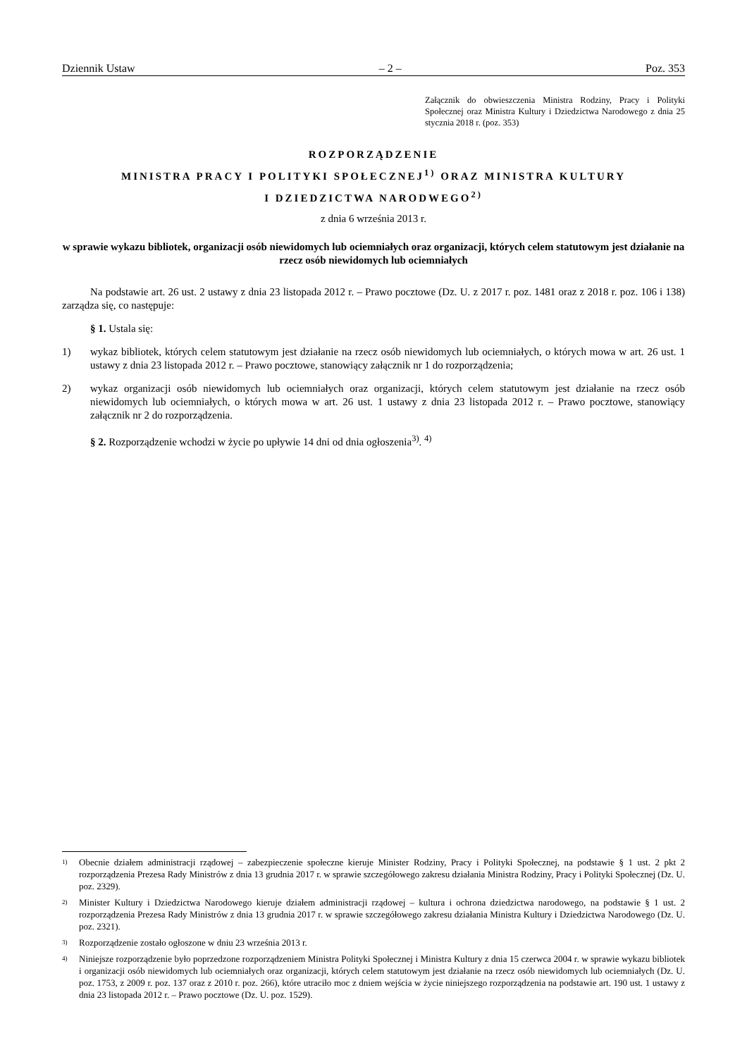Dziennik Ustaw – 2 – Poz. 353
Załącznik do obwieszczenia Ministra Rodziny, Pracy i Polityki Społecznej oraz Ministra Kultury i Dziedzictwa Narodowego z dnia 25 stycznia 2018 r. (poz. 353)
ROZPORZĄDZENIE
MINISTRA PRACY I POLITYKI SPOŁECZNEJ<sup>1)</sup> ORAZ MINISTRA KULTURY
I DZIEDZICTWA NARODWEGO<sup>2)</sup>
z dnia 6 września 2013 r.
w sprawie wykazu bibliotek, organizacji osób niewidomych lub ociemniałych oraz organizacji, których celem statutowym jest działanie na rzecz osób niewidomych lub ociemniałych
Na podstawie art. 26 ust. 2 ustawy z dnia 23 listopada 2012 r. – Prawo pocztowe (Dz. U. z 2017 r. poz. 1481 oraz z 2018 r. poz. 106 i 138) zarządza się, co następuje:
§ 1. Ustala się:
1) wykaz bibliotek, których celem statutowym jest działanie na rzecz osób niewidomych lub ociemniałych, o których mowa w art. 26 ust. 1 ustawy z dnia 23 listopada 2012 r. – Prawo pocztowe, stanowiący załącznik nr 1 do rozporządzenia;
2) wykaz organizacji osób niewidomych lub ociemniałych oraz organizacji, których celem statutowym jest działanie na rzecz osób niewidomych lub ociemniałych, o których mowa w art. 26 ust. 1 ustawy z dnia 23 listopada 2012 r. – Prawo pocztowe, stanowiący załącznik nr 2 do rozporządzenia.
§ 2. Rozporządzenie wchodzi w życie po upływie 14 dni od dnia ogłoszenia<sup>3)</sup>. <sup>4)</sup>
1) Obecnie działem administracji rządowej – zabezpieczenie społeczne kieruje Minister Rodziny, Pracy i Polityki Społecznej, na podstawie § 1 ust. 2 pkt 2 rozporządzenia Prezesa Rady Ministrów z dnia 13 grudnia 2017 r. w sprawie szczegółowego zakresu działania Ministra Rodziny, Pracy i Polityki Społecznej (Dz. U. poz. 2329).
2) Minister Kultury i Dziedzictwa Narodowego kieruje działem administracji rządowej – kultura i ochrona dziedzictwa narodowego, na podstawie § 1 ust. 2 rozporządzenia Prezesa Rady Ministrów z dnia 13 grudnia 2017 r. w sprawie szczegółowego zakresu działania Ministra Kultury i Dziedzictwa Narodowego (Dz. U. poz. 2321).
3) Rozporządzenie zostało ogłoszone w dniu 23 września 2013 r.
4) Niniejsze rozporządzenie było poprzedzone rozporządzeniem Ministra Polityki Społecznej i Ministra Kultury z dnia 15 czerwca 2004 r. w sprawie wykazu bibliotek i organizacji osób niewidomych lub ociemniałych oraz organizacji, których celem statutowym jest działanie na rzecz osób niewidomych lub ociemniałych (Dz. U. poz. 1753, z 2009 r. poz. 137 oraz z 2010 r. poz. 266), które utraciło moc z dniem wejścia w życie niniejszego rozporządzenia na podstawie art. 190 ust. 1 ustawy z dnia 23 listopada 2012 r. – Prawo pocztowe (Dz. U. poz. 1529).